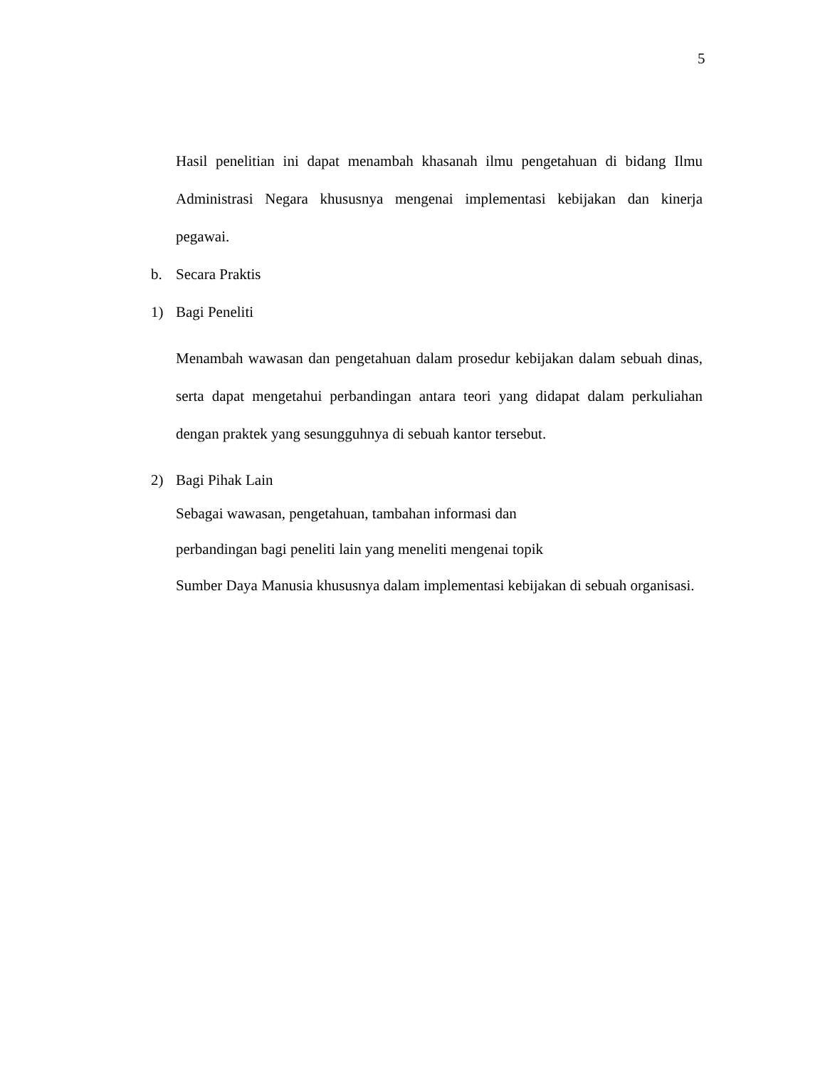5
Hasil penelitian ini dapat menambah khasanah ilmu pengetahuan di bidang Ilmu Administrasi Negara khususnya mengenai implementasi kebijakan dan kinerja pegawai.
b. Secara Praktis
1) Bagi Peneliti
Menambah wawasan dan pengetahuan dalam prosedur kebijakan dalam sebuah dinas, serta dapat mengetahui perbandingan antara teori yang didapat dalam perkuliahan dengan praktek yang sesungguhnya di sebuah kantor tersebut.
2) Bagi Pihak Lain
Sebagai wawasan, pengetahuan, tambahan informasi dan
perbandingan bagi peneliti lain yang meneliti mengenai topik
Sumber Daya Manusia khususnya dalam implementasi kebijakan di sebuah organisasi.